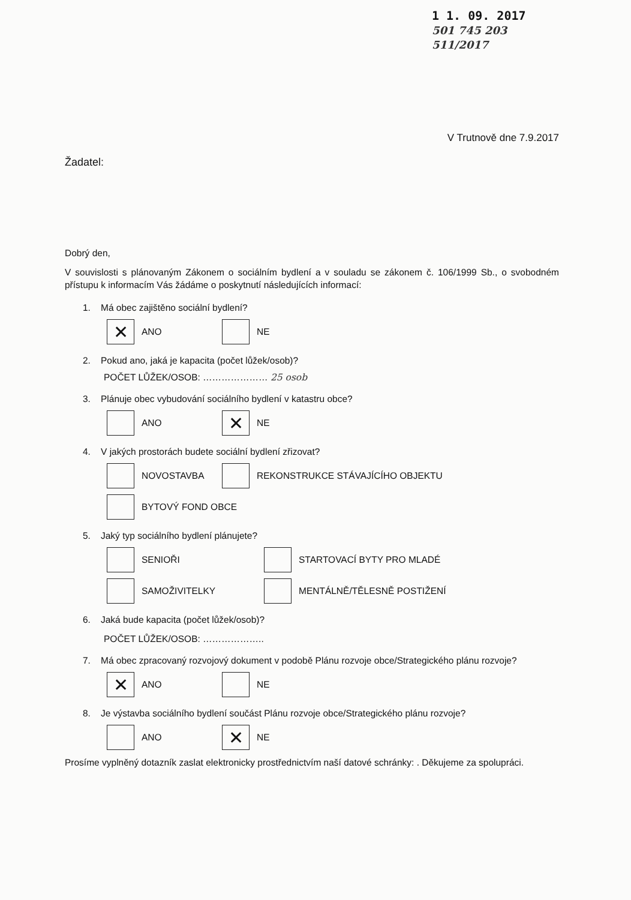1 1. 09. 2017
501 745 203
511/2017
V Trutnově dne 7.9.2017
Žadatel:
Dobrý den,
V souvislosti s plánovaným Zákonem o sociálním bydlení a v souladu se zákonem č. 106/1999 Sb., o svobodném přístupu k informacím Vás žádáme o poskytnutí následujících informací:
1. Má obec zajištěno sociální bydlení?
✕ ANO NE
2. Pokud ano, jaká je kapacita (počet lůžek/osob)?
POČET LŮŽEK/OSOB: ………………… 25 osob
3. Plánuje obec vybudování sociálního bydlení v katastru obce?
ANO
✕ NE
4. V jakých prostorách budete sociální bydlení zřizovat?
NOVOSTAVBA
REKONSTRUKCE STÁVAJÍCÍHO OBJEKTU
BYTOVÝ FOND OBCE
5. Jaký typ sociálního bydlení plánujete?
SENIOŘI STARTOVACÍ BYTY PRO MLADÉ
SAMOŽIVITELKY MENTÁLNĚ/TĚLESNĚ POSTIŽENÍ
6. Jaká bude kapacita (počet lůžek/osob)?
POČET LŮŽEK/OSOB: ………………..
7. Má obec zpracovaný rozvojový dokument v podobě Plánu rozvoje obce/Strategického plánu rozvoje?
✕ ANO NE
8. Je výstavba sociálního bydlení součást Plánu rozvoje obce/Strategického plánu rozvoje?
ANO
✕ NE
Prosíme vyplněný dotazník zaslat elektronicky prostřednictvím naší datové schránky: . Děkujeme za spolupráci.